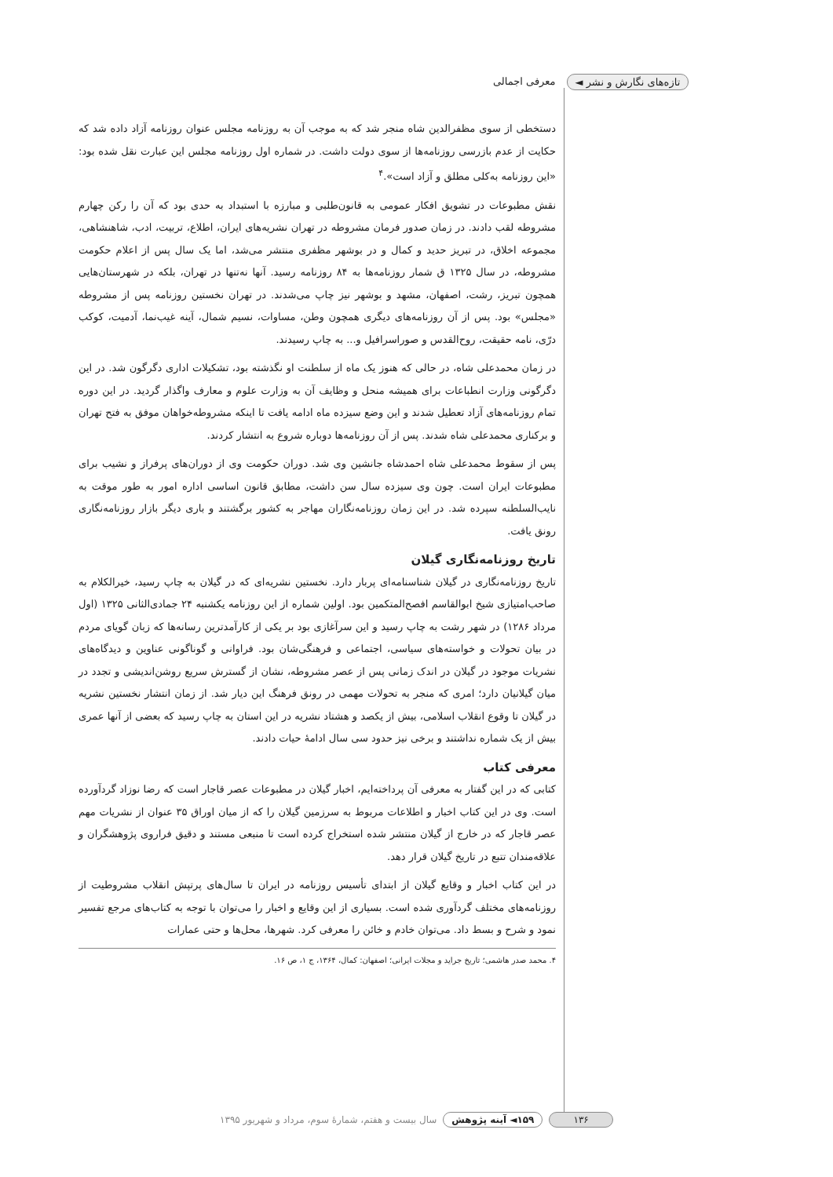تازه‌های نگارش و نشر ◄ معرفی اجمالی
دستخطی از سوی مظفرالدین شاه منجر شد که به موجب آن به روزنامه مجلس عنوان روزنامه آزاد داده شد که حکایت از عدم بازرسی روزنامه‌ها از سوی دولت داشت. در شماره اول روزنامه مجلس این عبارت نقل شده بود: «این روزنامه به‌کلی مطلق و آزاد است».<sup>۴</sup>
نقش مطبوعات در تشویق افکار عمومی به قانون‌طلبی و مبارزه با استبداد به حدی بود که آن را رکن چهارم مشروطه لقب دادند. در زمان صدور فرمان مشروطه در تهران نشریه‌های ایران، اطلاع، تربیت، ادب، شاهنشاهی، مجموعه اخلاق، در تبریز حدید و کمال و در بوشهر مظفری منتشر می‌شد، اما یک سال پس از اعلام حکومت مشروطه، در سال ۱۳۲۵ ق شمار روزنامه‌ها به ۸۴ روزنامه رسید. آنها نه‌تنها در تهران، بلکه در شهرستان‌هایی همچون تبریز، رشت، اصفهان، مشهد و بوشهر نیز چاپ می‌شدند. در تهران نخستین روزنامه پس از مشروطه «مجلس» بود. پس از آن روزنامه‌های دیگری همچون وطن، مساوات، نسیم شمال، آینه غیب‌نما، آدمیت، کوکب درّی، نامه حقیقت، روح‌القدس و صوراسرافیل و... به چاپ رسیدند.
در زمان محمدعلی شاه، در حالی که هنوز یک ماه از سلطنت او نگذشته بود، تشکیلات اداری دگرگون شد. در این دگرگونی وزارت انطباعات برای همیشه منحل و وظایف آن به وزارت علوم و معارف واگذار گردید. در این دوره تمام روزنامه‌های آزاد تعطیل شدند و این وضع سیزده ماه ادامه یافت تا اینکه مشروطه‌خواهان موفق به فتح تهران و برکناری محمدعلی شاه شدند. پس از آن روزنامه‌ها دوباره شروع به انتشار کردند.
پس از سقوط محمدعلی شاه احمدشاه جانشین وی شد. دوران حکومت وی از دوران‌های پرفراز و نشیب برای مطبوعات ایران است. چون وی سیزده سال سن داشت، مطابق قانون اساسی اداره امور به طور موقت به نایب‌السلطنه سپرده شد. در این زمان روزنامه‌نگاران مهاجر به کشور برگشتند و باری دیگر بازار روزنامه‌نگاری رونق یافت.
تاریخ روزنامه‌نگاری گیلان
تاریخ روزنامه‌نگاری در گیلان شناسنامه‌ای پربار دارد. نخستین نشریه‌ای که در گیلان به چاپ رسید، خیرالکلام به صاحب‌امتیازی شیخ ابوالقاسم افصح‌المتکمین بود. اولین شماره از این روزنامه یکشنبه ۲۴ جمادی‌الثانی ۱۳۲۵ (اول مرداد ۱۲۸۶) در شهر رشت به چاپ رسید و این سرآغازی بود بر یکی از کارآمدترین رسانه‌ها که زبان گویای مردم در بیان تحولات و خواسته‌های سیاسی، اجتماعی و فرهنگی‌شان بود. فراوانی و گوناگونی عناوین و دیدگاه‌های نشریات موجود در گیلان در اندک زمانی پس از عصر مشروطه، نشان از گسترش سریع روشن‌اندیشی و تجدد در میان گیلانیان دارد؛ امری که منجر به تحولات مهمی در رونق فرهنگ این دیار شد. از زمان انتشار نخستین نشریه در گیلان تا وقوع انقلاب اسلامی، بیش از یکصد و هشتاد نشریه در این استان به چاپ رسید که بعضی از آنها عمری بیش از یک شماره نداشتند و برخی نیز حدود سی سال ادامهٔ حیات دادند.
معرفی کتاب
کتابی که در این گفتار به معرفی آن پرداخته‌ایم، اخبار گیلان در مطبوعات عصر قاجار است که رضا نوزاد گردآورده است. وی در این کتاب اخبار و اطلاعات مربوط به سرزمین گیلان را که از میان اوراق ۳۵ عنوان از نشریات مهم عصر قاجار که در خارج از گیلان منتشر شده استخراج کرده است تا منبعی مستند و دقیق فراروی پژوهشگران و علاقه‌مندان تتبع در تاریخ گیلان قرار دهد.
در این کتاب اخبار و وقایع گیلان از ابتدای تأسیس روزنامه در ایران تا سال‌های پرتپش انقلاب مشروطیت از روزنامه‌های مختلف گردآوری شده است. بسیاری از این وقایع و اخبار را می‌توان با توجه به کتاب‌های مرجع تفسیر نمود و شرح و بسط داد. می‌توان خادم و خائن را معرفی کرد. شهرها، محل‌ها و حتی عمارات
۴. محمد صدر هاشمی؛ تاریخ جراید و مجلات ایرانی؛ اصفهان: کمال، ۱۳۶۴، ج ۱، ص ۱۶.
۱۳۶ ۱۵۹◄ آینه پژوهش سال بیست و هفتم، شمارهٔ سوم، مرداد و شهریور ۱۳۹۵